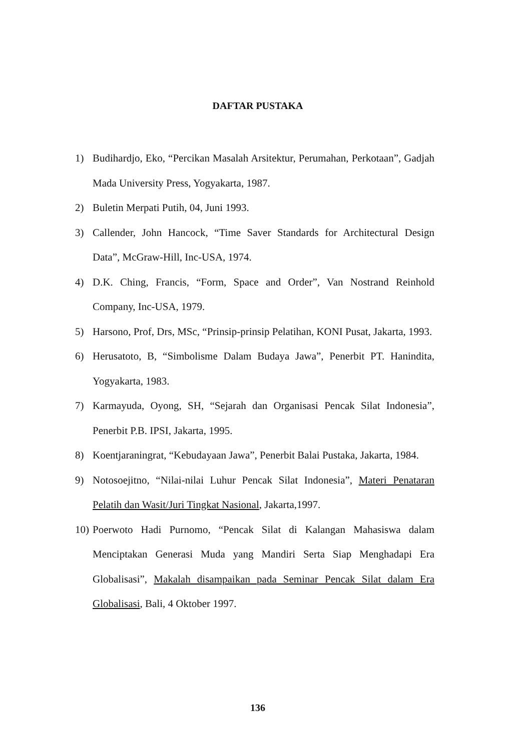DAFTAR PUSTAKA
1) Budihardjo, Eko, “Percikan Masalah Arsitektur, Perumahan, Perkotaan”, Gadjah Mada University Press, Yogyakarta, 1987.
2) Buletin Merpati Putih, 04, Juni 1993.
3) Callender, John Hancock, “Time Saver Standards for Architectural Design Data”, McGraw-Hill, Inc-USA, 1974.
4) D.K. Ching, Francis, “Form, Space and Order”, Van Nostrand Reinhold Company, Inc-USA, 1979.
5) Harsono, Prof, Drs, MSc, “Prinsip-prinsip Pelatihan, KONI Pusat, Jakarta, 1993.
6) Herusatoto, B, “Simbolisme Dalam Budaya Jawa”, Penerbit PT. Hanindita, Yogyakarta, 1983.
7) Karmayuda, Oyong, SH, “Sejarah dan Organisasi Pencak Silat Indonesia”, Penerbit P.B. IPSI, Jakarta, 1995.
8) Koentjaraningrat, “Kebudayaan Jawa”, Penerbit Balai Pustaka, Jakarta, 1984.
9) Notosoejitno, “Nilai-nilai Luhur Pencak Silat Indonesia”, Materi Penataran Pelatih dan Wasit/Juri Tingkat Nasional, Jakarta,1997.
10) Poerwoto Hadi Purnomo, “Pencak Silat di Kalangan Mahasiswa dalam Menciptakan Generasi Muda yang Mandiri Serta Siap Menghadapi Era Globalisasi”, Makalah disampaikan pada Seminar Pencak Silat dalam Era Globalisasi, Bali, 4 Oktober 1997.
136